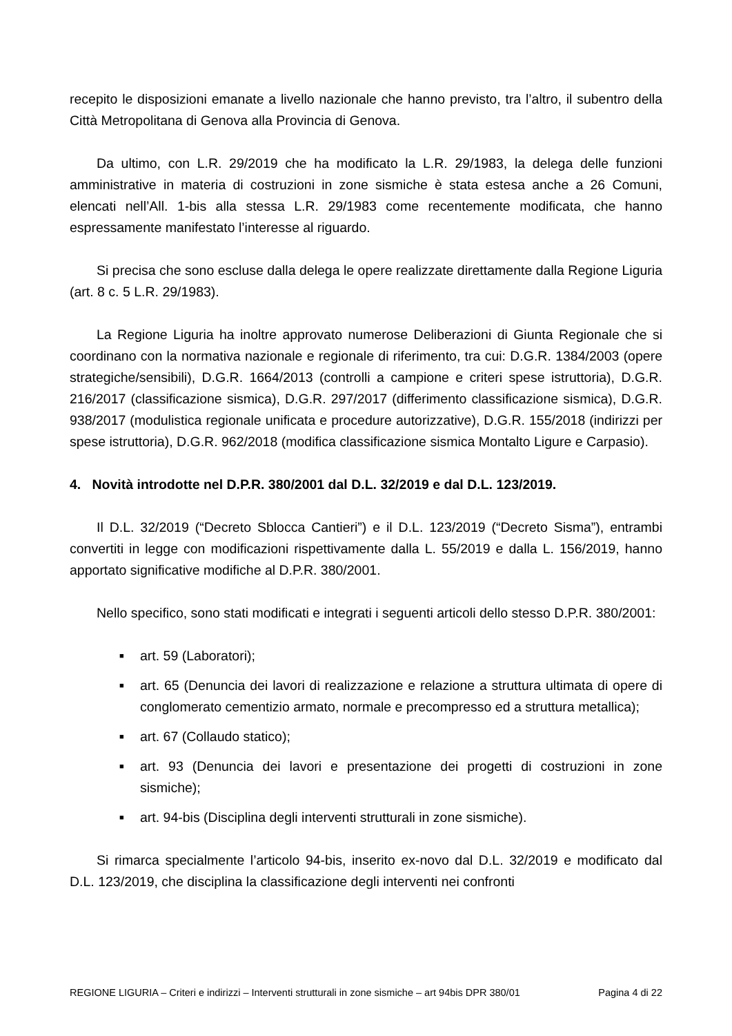recepito le disposizioni emanate a livello nazionale che hanno previsto, tra l’altro, il subentro della Città Metropolitana di Genova alla Provincia di Genova.
Da ultimo, con L.R. 29/2019 che ha modificato la L.R. 29/1983, la delega delle funzioni amministrative in materia di costruzioni in zone sismiche è stata estesa anche a 26 Comuni, elencati nell’All. 1-bis alla stessa L.R. 29/1983 come recentemente modificata, che hanno espressamente manifestato l’interesse al riguardo.
Si precisa che sono escluse dalla delega le opere realizzate direttamente dalla Regione Liguria (art. 8 c. 5 L.R. 29/1983).
La Regione Liguria ha inoltre approvato numerose Deliberazioni di Giunta Regionale che si coordinano con la normativa nazionale e regionale di riferimento, tra cui: D.G.R. 1384/2003 (opere strategiche/sensibili), D.G.R. 1664/2013 (controlli a campione e criteri spese istruttoria), D.G.R. 216/2017 (classificazione sismica), D.G.R. 297/2017 (differimento classificazione sismica), D.G.R. 938/2017 (modulistica regionale unificata e procedure autorizzative), D.G.R. 155/2018 (indirizzi per spese istruttoria), D.G.R. 962/2018 (modifica classificazione sismica Montalto Ligure e Carpasio).
4. Novità introdotte nel D.P.R. 380/2001 dal D.L. 32/2019 e dal D.L. 123/2019.
Il D.L. 32/2019 (“Decreto Sblocca Cantieri”) e il D.L. 123/2019 (“Decreto Sisma”), entrambi convertiti in legge con modificazioni rispettivamente dalla L. 55/2019 e dalla L. 156/2019, hanno apportato significative modifiche al D.P.R. 380/2001.
Nello specifico, sono stati modificati e integrati i seguenti articoli dello stesso D.P.R. 380/2001:
■ art. 59 (Laboratori);
■ art. 65 (Denuncia dei lavori di realizzazione e relazione a struttura ultimata di opere di conglomerato cementizio armato, normale e precompresso ed a struttura metallica);
■ art. 67 (Collaudo statico);
■ art. 93 (Denuncia dei lavori e presentazione dei progetti di costruzioni in zone sismiche);
■ art. 94-bis (Disciplina degli interventi strutturali in zone sismiche).
Si rimarca specialmente l’articolo 94-bis, inserito ex-novo dal D.L. 32/2019 e modificato dal D.L. 123/2019, che disciplina la classificazione degli interventi nei confronti
REGIONE LIGURIA – Criteri e indirizzi – Interventi strutturali in zone sismiche – art 94bis DPR 380/01 Pagina 4 di 22